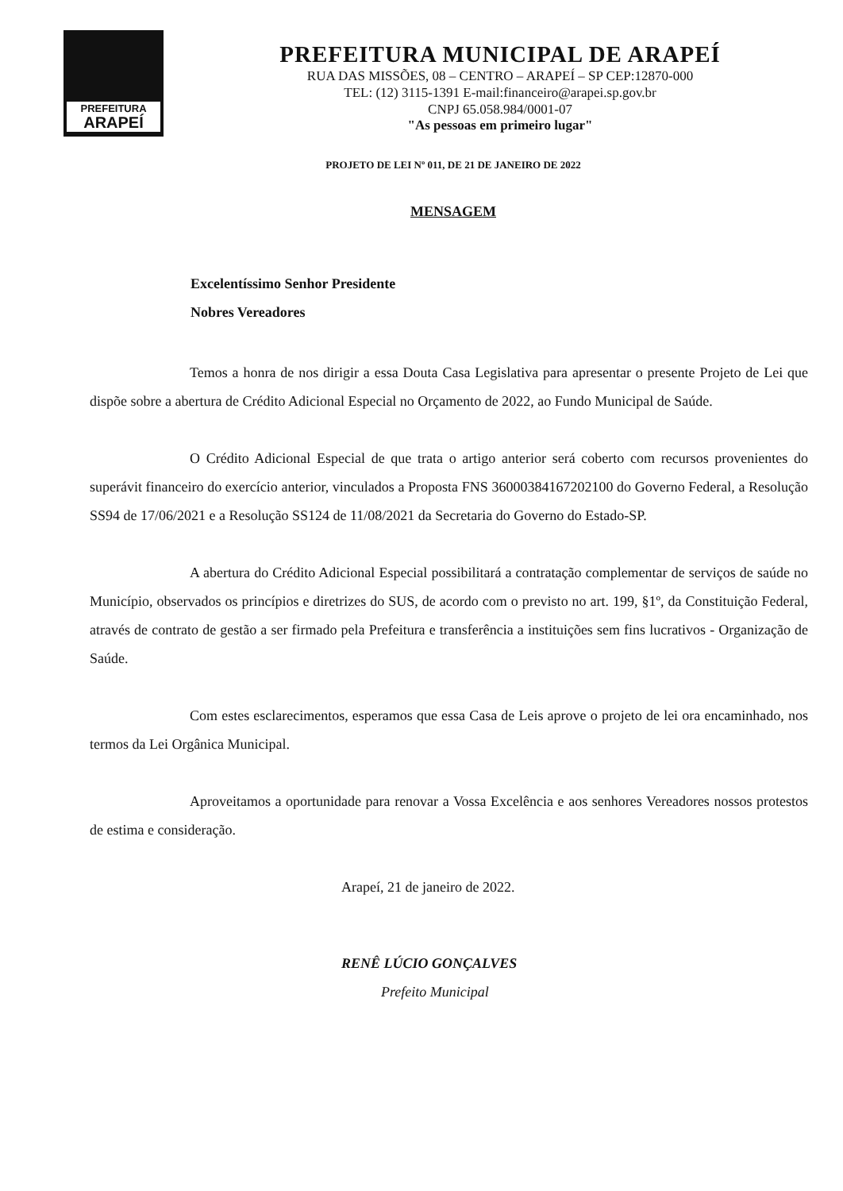PREFEITURA
ARAPEÍ
PREFEITURA MUNICIPAL DE ARAPEÍ
RUA DAS MISSÕES, 08 – CENTRO – ARAPEÍ – SP CEP:12870-000
TEL: (12) 3115-1391 E-mail:financeiro@arapei.sp.gov.br
CNPJ 65.058.984/0001-07
"As pessoas em primeiro lugar"
PROJETO DE LEI Nº 011, DE 21 DE JANEIRO DE 2022
MENSAGEM
Excelentíssimo Senhor Presidente
Nobres Vereadores
Temos a honra de nos dirigir a essa Douta Casa Legislativa para apresentar o presente Projeto de Lei que dispõe sobre a abertura de Crédito Adicional Especial no Orçamento de 2022, ao Fundo Municipal de Saúde.
O Crédito Adicional Especial de que trata o artigo anterior será coberto com recursos provenientes do superávit financeiro do exercício anterior, vinculados a Proposta FNS 36000384167202100 do Governo Federal, a Resolução SS94 de 17/06/2021 e a Resolução SS124 de 11/08/2021 da Secretaria do Governo do Estado-SP.
A abertura do Crédito Adicional Especial possibilitará a contratação complementar de serviços de saúde no Município, observados os princípios e diretrizes do SUS, de acordo com o previsto no art. 199, §1º, da Constituição Federal, através de contrato de gestão a ser firmado pela Prefeitura e transferência a instituições sem fins lucrativos - Organização de Saúde.
Com estes esclarecimentos, esperamos que essa Casa de Leis aprove o projeto de lei ora encaminhado, nos termos da Lei Orgânica Municipal.
Aproveitamos a oportunidade para renovar a Vossa Excelência e aos senhores Vereadores nossos protestos de estima e consideração.
Arapeí, 21 de janeiro de 2022.
RENÊ LÚCIO GONÇALVES
Prefeito Municipal